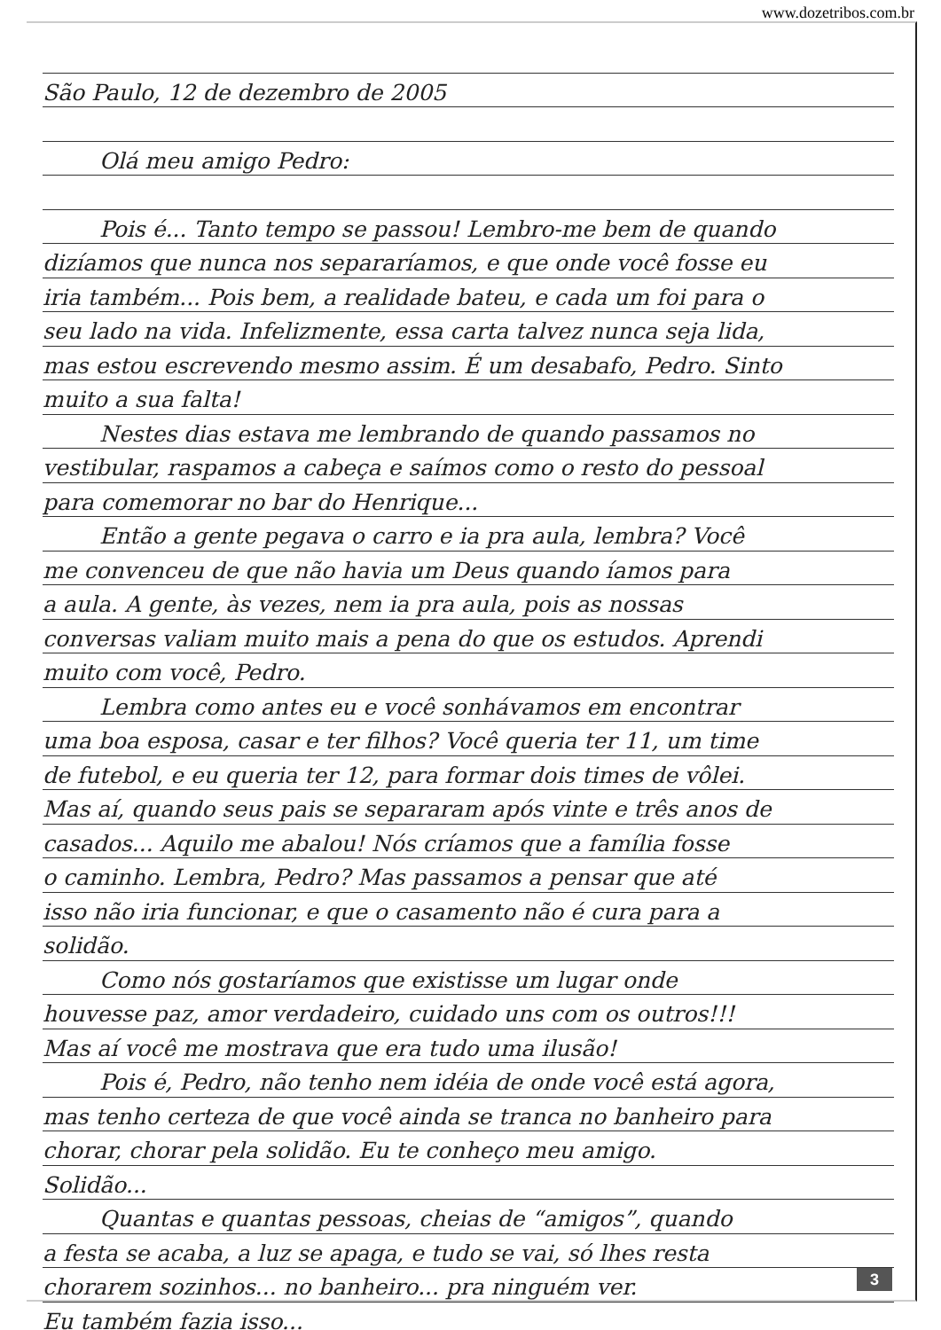www.dozetribos.com.br
São Paulo, 12 de dezembro de 2005
Olá meu amigo Pedro:
Pois é... Tanto tempo se passou! Lembro-me bem de quando
dizíamos que nunca nos separaríamos, e que onde você fosse eu
iria também... Pois bem, a realidade bateu, e cada um foi para o
seu lado na vida. Infelizmente, essa carta talvez nunca seja lida,
mas estou escrevendo mesmo assim. É um desabafo, Pedro. Sinto
muito a sua falta!
Nestes dias estava me lembrando de quando passamos no
vestibular, raspamos a cabeça e saímos como o resto do pessoal
para comemorar no bar do Henrique...
Então a gente pegava o carro e ia pra aula, lembra? Você
me convenceu de que não havia um Deus quando íamos para
a aula. A gente, às vezes, nem ia pra aula, pois as nossas
conversas valiam muito mais a pena do que os estudos. Aprendi
muito com você, Pedro.
Lembra como antes eu e você sonhávamos em encontrar
uma boa esposa, casar e ter filhos? Você queria ter 11, um time
de futebol, e eu queria ter 12, para formar dois times de vôlei.
Mas aí, quando seus pais se separaram após vinte e três anos de
casados... Aquilo me abalou! Nós críamos que a família fosse
o caminho. Lembra, Pedro? Mas passamos a pensar que até
isso não iria funcionar, e que o casamento não é cura para a
solidão.
Como nós gostaríamos que existisse um lugar onde
houvesse paz, amor verdadeiro, cuidado uns com os outros!!!
Mas aí você me mostrava que era tudo uma ilusão!
Pois é, Pedro, não tenho nem idéia de onde você está agora,
mas tenho certeza de que você ainda se tranca no banheiro para
chorar, chorar pela solidão. Eu te conheço meu amigo.
Solidão...
Quantas e quantas pessoas, cheias de “amigos”, quando
a festa se acaba, a luz se apaga, e tudo se vai, só lhes resta
chorarem sozinhos... no banheiro... pra ninguém ver.
Eu também fazia isso...
3